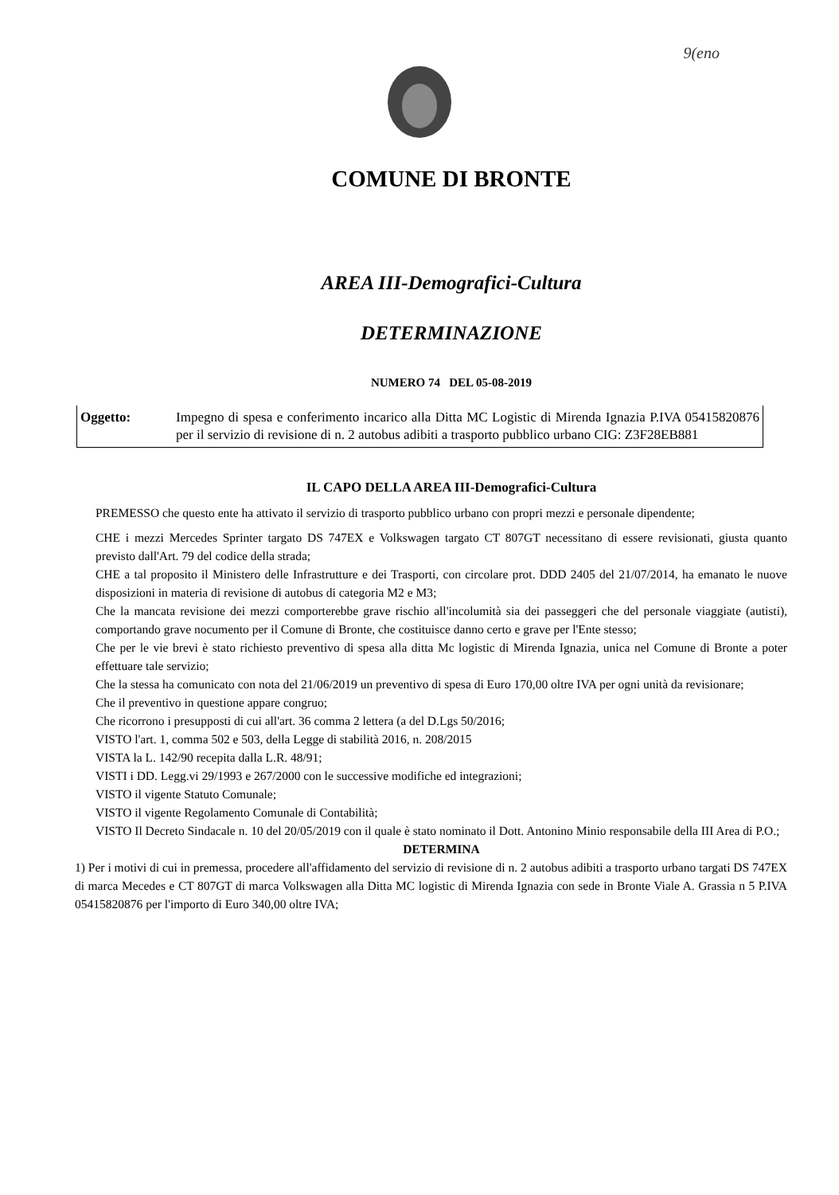9(eno
COMUNE DI BRONTE
AREA III-Demografici-Cultura
DETERMINAZIONE
NUMERO 74 DEL 05-08-2019
Oggetto: Impegno di spesa e conferimento incarico alla Ditta MC Logistic di Mirenda Ignazia P.IVA 05415820876 per il servizio di revisione di n. 2 autobus adibiti a trasporto pubblico urbano CIG: Z3F28EB881
IL CAPO DELLA AREA III-Demografici-Cultura
PREMESSO che questo ente ha attivato il servizio di trasporto pubblico urbano con propri mezzi e personale dipendente;
CHE i mezzi Mercedes Sprinter targato DS 747EX e Volkswagen targato CT 807GT necessitano di essere revisionati, giusta quanto previsto dall'Art. 79 del codice della strada;
CHE a tal proposito il Ministero delle Infrastrutture e dei Trasporti, con circolare prot. DDD 2405 del 21/07/2014, ha emanato le nuove disposizioni in materia di revisione di autobus di categoria M2 e M3;
Che la mancata revisione dei mezzi comporterebbe grave rischio all'incolumità sia dei passeggeri che del personale viaggiate (autisti), comportando grave nocumento per il Comune di Bronte, che costituisce danno certo e grave per l'Ente stesso;
Che per le vie brevi è stato richiesto preventivo di spesa alla ditta Mc logistic di Mirenda Ignazia, unica nel Comune di Bronte a poter effettuare tale servizio;
Che la stessa ha comunicato con nota del 21/06/2019 un preventivo di spesa di Euro 170,00 oltre IVA per ogni unità da revisionare;
Che il preventivo in questione appare congruo;
Che ricorrono i presupposti di cui all'art. 36 comma 2 lettera (a del D.Lgs 50/2016;
VISTO l'art. 1, comma 502 e 503, della Legge di stabilità 2016, n. 208/2015
VISTA la L. 142/90 recepita dalla L.R. 48/91;
VISTI i DD. Legg.vi 29/1993 e 267/2000 con le successive modifiche ed integrazioni;
VISTO il vigente Statuto Comunale;
VISTO il vigente Regolamento Comunale di Contabilità;
VISTO Il Decreto Sindacale n. 10 del 20/05/2019 con il quale è stato nominato il Dott. Antonino Minio responsabile della III Area di P.O.;
DETERMINA
1) Per i motivi di cui in premessa, procedere all'affidamento del servizio di revisione di n. 2 autobus adibiti a trasporto urbano targati DS 747EX di marca Mecedes e CT 807GT di marca Volkswagen alla Ditta MC logistic di Mirenda Ignazia con sede in Bronte Viale A. Grassia n 5 P.IVA 05415820876 per l'importo di Euro 340,00 oltre IVA;